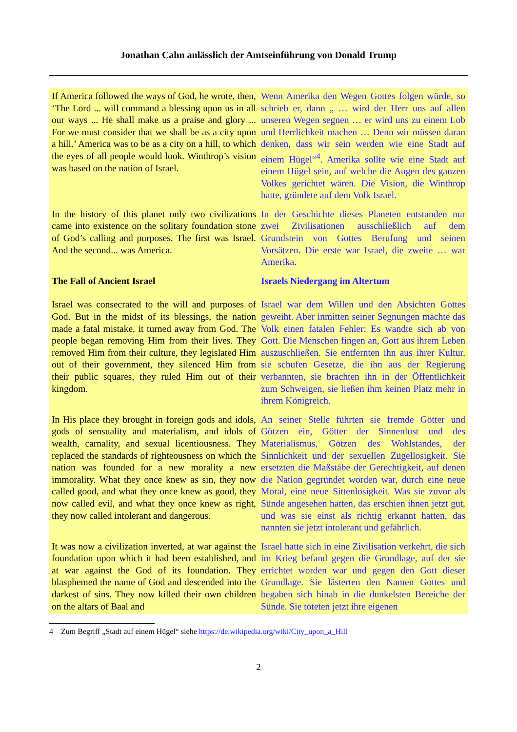Jonathan Cahn anlässlich der Amtseinführung von Donald Trump
| If America followed the ways of God, he wrote, then, ‘The Lord ... will command a blessing upon us in all our ways ... He shall make us a praise and glory ... For we must consider that we shall be as a city upon a hill.’ America was to be as a city on a hill, to which the eyes of all people would look. Winthrop’s vision was based on the nation of Israel. | Wenn Amerika den Wegen Gottes folgen würde, so schrieb er, dann „ … wird der Herr uns auf allen unseren Wegen segnen … er wird uns zu einem Lob und Herrlichkeit machen … Denn wir müssen daran denken, dass wir sein werden wie eine Stadt auf einem Hügel“<sup>4</sup>. Amerika sollte wie eine Stadt auf einem Hügel sein, auf welche die Augen des ganzen Volkes gerichtet wären. Die Vision, die Winthrop hatte, gründete auf dem Volk Israel. |
| In the history of this planet only two civilizations came into existence on the solitary foundation stone of God’s calling and purposes. The first was Israel. And the second... was America. | In der Geschichte dieses Planeten entstanden nur zwei Zivilisationen ausschließlich auf dem Grundstein von Gottes Berufung und seinen Vorsätzen. Die erste war Israel, die zweite … war Amerika. |
| The Fall of Ancient Israel | Israels Niedergang im Altertum |
| Israel was consecrated to the will and purposes of God. But in the midst of its blessings, the nation made a fatal mistake, it turned away from God. The people began removing Him from their lives. They removed Him from their culture, they legislated Him out of their government, they silenced Him from their public squares, they ruled Him out of their kingdom. | Israel war dem Willen und den Absichten Gottes geweiht. Aber inmitten seiner Segnungen machte das Volk einen fatalen Fehler: Es wandte sich ab von Gott. Die Menschen fingen an, Gott aus ihrem Leben auszuschließen. Sie entfernten ihn aus ihrer Kultur, sie schufen Gesetze, die ihn aus der Regierung verbannten, sie brachten ihn in der Öffentlichkeit zum Schweigen, sie ließen ihm keinen Platz mehr in ihrem Königreich. |
| In His place they brought in foreign gods and idols, gods of sensuality and materialism, and idols of wealth, carnality, and sexual licentiousness. They replaced the standards of righteousness on which the nation was founded for a new morality a new immorality. What they once knew as sin, they now called good, and what they once knew as good, they now called evil, and what they once knew as right, they now called intolerant and dangerous. | An seiner Stelle führten sie fremde Götter und Götzen ein, Götter der Sinnenlust und des Materialismus, Götzen des Wohlstandes, der Sinnlichkeit und der sexuellen Zügellosigkeit. Sie ersetzten die Maßstäbe der Gerechtigkeit, auf denen die Nation gegründet worden war, durch eine neue Moral, eine neue Sittenlosigkeit. Was sie zuvor als Sünde angesehen hatten, das erschien ihnen jetzt gut, und was sie einst als richtig erkannt hatten, das nannten sie jetzt intolerant und gefährlich. |
| It was now a civilization inverted, at war against the foundation upon which it had been established, and at war against the God of its foundation. They blasphemed the name of God and descended into the darkest of sins. They now killed their own children on the altars of Baal and | Israel hatte sich in eine Zivilisation verkehrt, die sich im Krieg befand gegen die Grundlage, auf der sie errichtet worden war und gegen den Gott dieser Grundlage. Sie lästerten den Namen Gottes und begaben sich hinab in die dunkelsten Bereiche der Sünde. Sie töteten jetzt ihre eigenen |
4 Zum Begriff „Stadt auf einem Hügel“ siehe https://de.wikipedia.org/wiki/City_upon_a_Hill
2